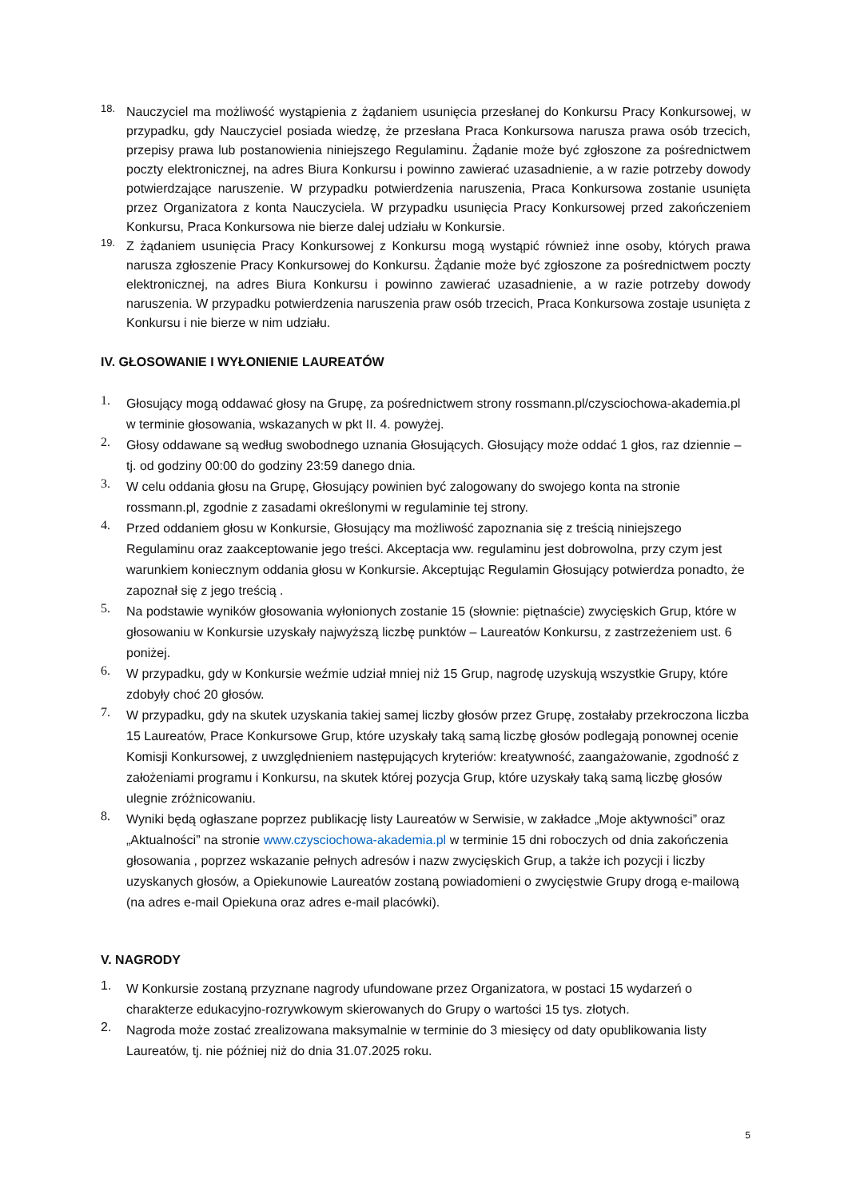18.
Nauczyciel ma możliwość wystąpienia z żądaniem usunięcia przesłanej do Konkursu Pracy Konkursowej, w przypadku, gdy Nauczyciel posiada wiedzę, że przesłana Praca Konkursowa narusza prawa osób trzecich, przepisy prawa lub postanowienia niniejszego Regulaminu. Żądanie może być zgłoszone za pośrednictwem poczty elektronicznej, na adres Biura Konkursu i powinno zawierać uzasadnienie, a w razie potrzeby dowody potwierdzające naruszenie. W przypadku potwierdzenia naruszenia, Praca Konkursowa zostanie usunięta przez Organizatora z konta Nauczyciela. W przypadku usunięcia Pracy Konkursowej przed zakończeniem Konkursu, Praca Konkursowa nie bierze dalej udziału w Konkursie.
19.
Z żądaniem usunięcia Pracy Konkursowej z Konkursu mogą wystąpić również inne osoby, których prawa narusza zgłoszenie Pracy Konkursowej do Konkursu. Żądanie może być zgłoszone za pośrednictwem poczty elektronicznej, na adres Biura Konkursu i powinno zawierać uzasadnienie, a w razie potrzeby dowody naruszenia. W przypadku potwierdzenia naruszenia praw osób trzecich, Praca Konkursowa zostaje usunięta z Konkursu i nie bierze w nim udziału.
IV. GŁOSOWANIE I WYŁONIENIE LAUREATÓW
1.
Głosujący mogą oddawać głosy na Grupę, za pośrednictwem strony rossmann.pl/czysciochowa-akademia.pl w terminie głosowania, wskazanych w pkt II. 4. powyżej.
2.
Głosy oddawane są według swobodnego uznania Głosujących. Głosujący może oddać 1 głos, raz dziennie – tj. od godziny 00:00 do godziny 23:59 danego dnia.
3.
W celu oddania głosu na Grupę, Głosujący powinien być zalogowany do swojego konta na stronie rossmann.pl, zgodnie z zasadami określonymi w regulaminie tej strony.
4.
Przed oddaniem głosu w Konkursie, Głosujący ma możliwość zapoznania się z treścią niniejszego Regulaminu oraz zaakceptowanie jego treści. Akceptacja ww. regulaminu jest dobrowolna, przy czym jest warunkiem koniecznym oddania głosu w Konkursie. Akceptując Regulamin Głosujący potwierdza ponadto, że zapoznał się z jego treścią .
5.
Na podstawie wyników głosowania wyłonionych zostanie 15 (słownie: piętnaście) zwycięskich Grup, które w głosowaniu w Konkursie uzyskały najwyższą liczbę punktów – Laureatów Konkursu, z zastrzeżeniem ust. 6 poniżej.
6.
W przypadku, gdy w Konkursie weźmie udział mniej niż 15 Grup, nagrodę uzyskują wszystkie Grupy, które zdobyły choć 20 głosów.
7.
W przypadku, gdy na skutek uzyskania takiej samej liczby głosów przez Grupę, zostałaby przekroczona liczba 15 Laureatów, Prace Konkursowe Grup, które uzyskały taką samą liczbę głosów podlegają ponownej ocenie Komisji Konkursowej, z uwzględnieniem następujących kryteriów: kreatywność, zaangażowanie, zgodność z założeniami programu i Konkursu, na skutek której pozycja Grup, które uzyskały taką samą liczbę głosów ulegnie zróżnicowaniu.
8.
Wyniki będą ogłaszane poprzez publikację listy Laureatów w Serwisie, w zakładce „Moje aktywności” oraz „Aktualności” na stronie www.czysciochowa-akademia.pl w terminie 15 dni roboczych od dnia zakończenia głosowania , poprzez wskazanie pełnych adresów i nazw zwycięskich Grup, a także ich pozycji i liczby uzyskanych głosów, a Opiekunowie Laureatów zostaną powiadomieni o zwycięstwie Grupy drogą e-mailową (na adres e-mail Opiekuna oraz adres e-mail placówki).
V. NAGRODY
1.
W Konkursie zostaną przyznane nagrody ufundowane przez Organizatora, w postaci 15 wydarzeń o charakterze edukacyjno-rozrywkowym skierowanych do Grupy o wartości 15 tys. złotych.
2.
Nagroda może zostać zrealizowana maksymalnie w terminie do 3 miesięcy od daty opublikowania listy Laureatów, tj. nie później niż do dnia 31.07.2025 roku.
5